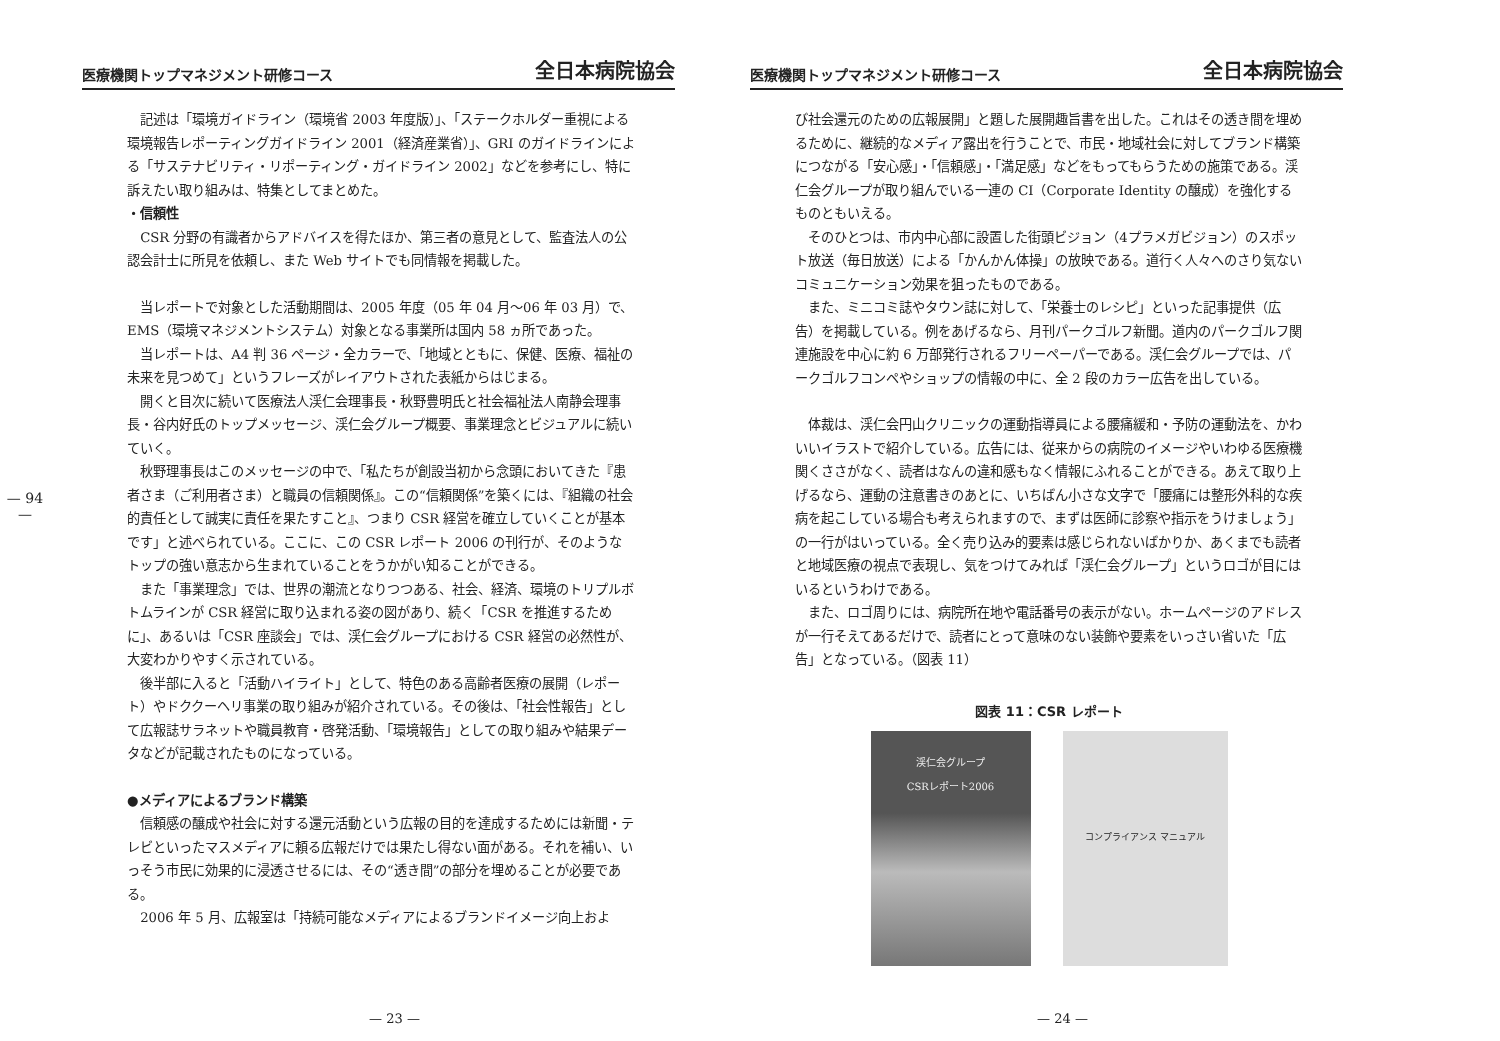— 94 —
医療機関トップマネジメント研修コース 全日本病院協会
記述は「環境ガイドライン（環境省 2003 年度版）」、「ステークホルダー重視による環境報告レポーティングガイドライン 2001（経済産業省）」、GRI のガイドラインによる「サステナビリティ・リポーティング・ガイドライン 2002」などを参考にし、特に訴えたい取り組みは、特集としてまとめた。
・信頼性
CSR 分野の有識者からアドバイスを得たほか、第三者の意見として、監査法人の公認会計士に所見を依頼し、また Web サイトでも同情報を掲載した。
当レポートで対象とした活動期間は、2005 年度（05 年 04 月～06 年 03 月）で、EMS（環境マネジメントシステム）対象となる事業所は国内 58 ヵ所であった。
当レポートは、A4 判 36 ページ・全カラーで、「地域とともに、保健、医療、福祉の未来を見つめて」というフレーズがレイアウトされた表紙からはじまる。
開くと目次に続いて医療法人渓仁会理事長・秋野豊明氏と社会福祉法人南静会理事長・谷内好氏のトップメッセージ、渓仁会グループ概要、事業理念とビジュアルに続いていく。
秋野理事長はこのメッセージの中で、「私たちが創設当初から念頭においてきた『患者さま（ご利用者さま）と職員の信頼関係』。この“信頼関係”を築くには、『組織の社会的責任として誠実に責任を果たすこと』、つまり CSR 経営を確立していくことが基本です」と述べられている。ここに、この CSR レポート 2006 の刊行が、そのようなトップの強い意志から生まれていることをうかがい知ることができる。
また「事業理念」では、世界の潮流となりつつある、社会、経済、環境のトリプルボトムラインが CSR 経営に取り込まれる姿の図があり、続く「CSR を推進するために」、あるいは「CSR 座談会」では、渓仁会グループにおける CSR 経営の必然性が、大変わかりやすく示されている。
後半部に入ると「活動ハイライト」として、特色のある高齢者医療の展開（レポート）やドククーヘリ事業の取り組みが紹介されている。その後は、「社会性報告」として広報誌サラネットや職員教育・啓発活動、「環境報告」としての取り組みや結果データなどが記載されたものになっている。
●メディアによるブランド構築
信頼感の醸成や社会に対する還元活動という広報の目的を達成するためには新聞・テレビといったマスメディアに頼る広報だけでは果たし得ない面がある。それを補い、いっそう市民に効果的に浸透させるには、その“透き間”の部分を埋めることが必要である。
2006 年 5 月、広報室は「持続可能なメディアによるブランドイメージ向上およ
— 23 —
医療機関トップマネジメント研修コース 全日本病院協会
び社会還元のための広報展開」と題した展開趣旨書を出した。これはその透き間を埋めるために、継続的なメディア露出を行うことで、市民・地域社会に対してブランド構築につながる「安心感」・「信頼感」・「満足感」などをもってもらうための施策である。渓仁会グループが取り組んでいる一連の CI（Corporate Identity の醸成）を強化するものともいえる。
そのひとつは、市内中心部に設置した街頭ビジョン（4プラメガビジョン）のスポット放送（毎日放送）による「かんかん体操」の放映である。道行く人々へのさり気ないコミュニケーション効果を狙ったものである。
また、ミニコミ誌やタウン誌に対して、「栄養士のレシピ」といった記事提供（広告）を掲載している。例をあげるなら、月刊パークゴルフ新聞。道内のパークゴルフ関連施設を中心に約 6 万部発行されるフリーペーパーである。渓仁会グループでは、パークゴルフコンペやショップの情報の中に、全 2 段のカラー広告を出している。
体裁は、渓仁会円山クリニックの運動指導員による腰痛緩和・予防の運動法を、かわいいイラストで紹介している。広告には、従来からの病院のイメージやいわゆる医療機関くささがなく、読者はなんの違和感もなく情報にふれることができる。あえて取り上げるなら、運動の注意書きのあとに、いちばん小さな文字で「腰痛には整形外科的な疾病を起こしている場合も考えられますので、まずは医師に診察や指示をうけましょう」の一行がはいっている。全く売り込み的要素は感じられないばかりか、あくまでも読者と地域医療の視点で表現し、気をつけてみれば「渓仁会グループ」というロゴが目にはいるというわけである。
また、ロゴ周りには、病院所在地や電話番号の表示がない。ホームページのアドレスが一行そえてあるだけで、読者にとって意味のない装飾や要素をいっさい省いた「広告」となっている。（図表 11）
図表 11：CSR レポート
渓仁会グループ
CSRレポート2006
コンプライアンス マニュアル
— 24 —